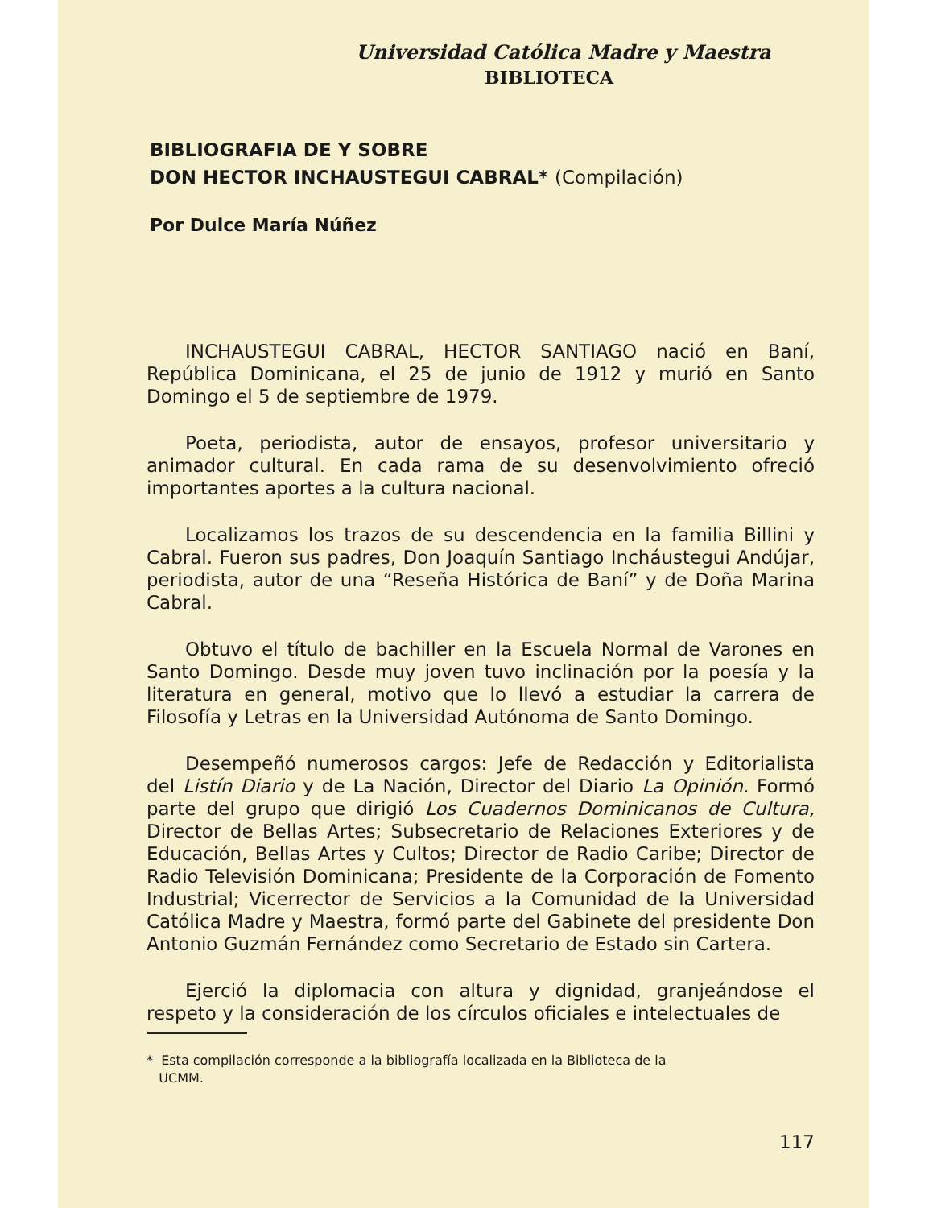Universidad Católica Madre y Maestra
BIBLIOTECA
BIBLIOGRAFIA DE Y SOBRE
DON HECTOR INCHAUSTEGUI CABRAL* (Compilación)
Por Dulce María Núñez
INCHAUSTEGUI CABRAL, HECTOR SANTIAGO nació en Baní, República Dominicana, el 25 de junio de 1912 y murió en Santo Domingo el 5 de septiembre de 1979.
Poeta, periodista, autor de ensayos, profesor universitario y animador cultural. En cada rama de su desenvolvimiento ofreció importantes aportes a la cultura nacional.
Localizamos los trazos de su descendencia en la familia Billini y Cabral. Fueron sus padres, Don Joaquín Santiago Incháustegui Andújar, periodista, autor de una “Reseña Histórica de Baní” y de Doña Marina Cabral.
Obtuvo el título de bachiller en la Escuela Normal de Varones en Santo Domingo. Desde muy joven tuvo inclinación por la poesía y la literatura en general, motivo que lo llevó a estudiar la carrera de Filosofía y Letras en la Universidad Autónoma de Santo Domingo.
Desempeñó numerosos cargos: Jefe de Redacción y Editorialista del Listín Diario y de La Nación, Director del Diario La Opinión. Formó parte del grupo que dirigió Los Cuadernos Dominicanos de Cultura, Director de Bellas Artes; Subsecretario de Relaciones Exteriores y de Educación, Bellas Artes y Cultos; Director de Radio Caribe; Director de Radio Televisión Dominicana; Presidente de la Corporación de Fomento Industrial; Vicerrector de Servicios a la Comunidad de la Universidad Católica Madre y Maestra, formó parte del Gabinete del presidente Don Antonio Guzmán Fernández como Secretario de Estado sin Cartera.
Ejerció la diplomacia con altura y dignidad, granjeándose el respeto y la consideración de los círculos oficiales e intelectuales de
* Esta compilación corresponde a la bibliografía localizada en la Biblioteca de la
UCMM.
117